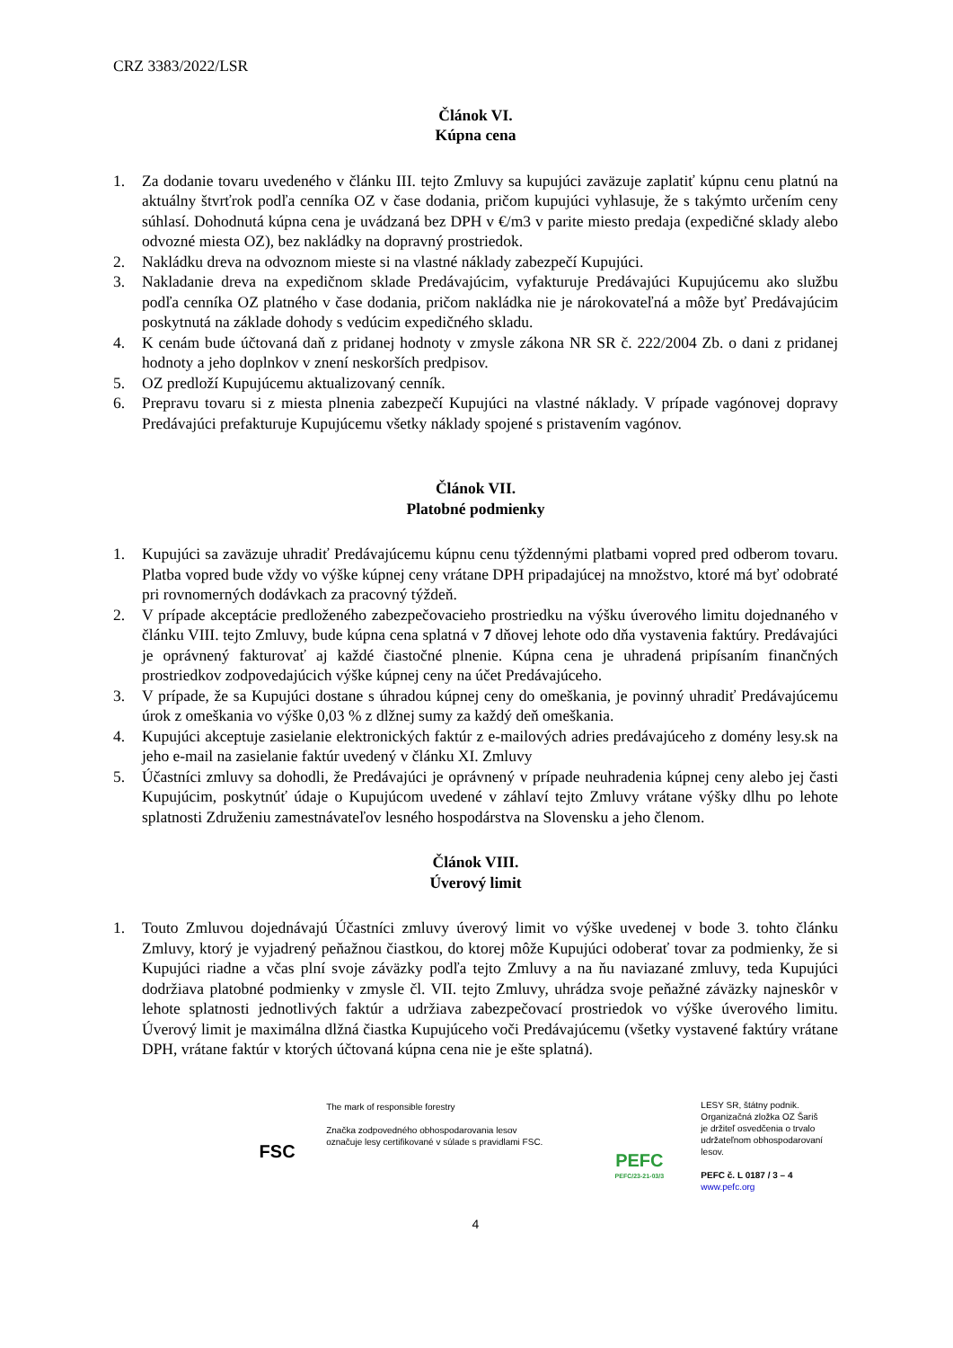CRZ 3383/2022/LSR
Článok VI.
Kúpna cena
1. Za dodanie tovaru uvedeného v článku III. tejto Zmluvy sa kupujúci zaväzuje zaplatiť kúpnu cenu platnú na aktuálny štvrťrok podľa cenníka OZ v čase dodania, pričom kupujúci vyhlasuje, že s takýmto určením ceny súhlasí. Dohodnutá kúpna cena je uvádzaná bez DPH v €/m3 v parite miesto predaja (expedičné sklady alebo odvozné miesta OZ), bez nakládky na dopravný prostriedok.
2. Nakládku dreva na odvoznom mieste si na vlastné náklady zabezpečí Kupujúci.
3. Nakladanie dreva na expedičnom sklade Predávajúcim, vyfakturuje Predávajúci Kupujúcemu ako službu podľa cenníka OZ platného v čase dodania, pričom nakládka nie je nárokovateľná a môže byť Predávajúcim poskytnutá na základe dohody s vedúcim expedičného skladu.
4. K cenám bude účtovaná daň z pridanej hodnoty v zmysle zákona NR SR č. 222/2004 Zb. o dani z pridanej hodnoty a jeho doplnkov v znení neskorších predpisov.
5. OZ predloží Kupujúcemu aktualizovaný cenník.
6. Prepravu tovaru si z miesta plnenia zabezpečí Kupujúci na vlastné náklady. V prípade vagónovej dopravy Predávajúci prefakturuje Kupujúcemu všetky náklady spojené s pristavením vagónov.
Článok VII.
Platobné podmienky
1. Kupujúci sa zaväzuje uhradiť Predávajúcemu kúpnu cenu týždennými platbami vopred pred odberom tovaru. Platba vopred bude vždy vo výške kúpnej ceny vrátane DPH pripadajúcej na množstvo, ktoré má byť odobraté pri rovnomerných dodávkach za pracovný týždeň.
2. V prípade akceptácie predloženého zabezpečovacieho prostriedku na výšku úverového limitu dojednaného v článku VIII. tejto Zmluvy, bude kúpna cena splatná v 7 dňovej lehote odo dňa vystavenia faktúry. Predávajúci je oprávnený fakturovať aj každé čiastočné plnenie. Kúpna cena je uhradená pripísaním finančných prostriedkov zodpovedajúcich výške kúpnej ceny na účet Predávajúceho.
3. V prípade, že sa Kupujúci dostane s úhradou kúpnej ceny do omeškania, je povinný uhradiť Predávajúcemu úrok z omeškania vo výške 0,03 % z dlžnej sumy za každý deň omeškania.
4. Kupujúci akceptuje zasielanie elektronických faktúr z e-mailových adries predávajúceho z domény lesy.sk na jeho e-mail na zasielanie faktúr uvedený v článku XI. Zmluvy
5. Účastníci zmluvy sa dohodli, že Predávajúci je oprávnený v prípade neuhradenia kúpnej ceny alebo jej časti Kupujúcim, poskytnúť údaje o Kupujúcom uvedené v záhlaví tejto Zmluvy vrátane výšky dlhu po lehote splatnosti Združeniu zamestnávateľov lesného hospodárstva na Slovensku a jeho členom.
Článok VIII.
Úverový limit
1. Touto Zmluvou dojednávajú Účastníci zmluvy úverový limit vo výške uvedenej v bode 3. tohto článku Zmluvy, ktorý je vyjadrený peňažnou čiastkou, do ktorej môže Kupujúci odoberať tovar za podmienky, že si Kupujúci riadne a včas plní svoje záväzky podľa tejto Zmluvy a na ňu naviazané zmluvy, teda Kupujúci dodržiava platobné podmienky v zmysle čl. VII. tejto Zmluvy, uhrádza svoje peňažné záväzky najneskôr v lehote splatnosti jednotlivých faktúr a udržiava zabezpečovací prostriedok vo výške úverového limitu. Úverový limit je maximálna dlžná čiastka Kupujúceho voči Predávajúcemu (všetky vystavené faktúry vrátane DPH, vrátane faktúr v ktorých účtovaná kúpna cena nie je ešte splatná).
FSC
The mark of responsible forestry
Značka zodpovedného obhospodarovania lesov označuje lesy certifikované v súlade s pravidlami FSC.
PEFC
PEFC/23-21-03/3
LESY SR, štátny podnik.
Organizačná zložka OZ Šariš
je držiteľ osvedčenia o trvalo
udržateľnom obhospodarovaní lesov.
PEFC č. L 0187 / 3 – 4
www.pefc.org
4